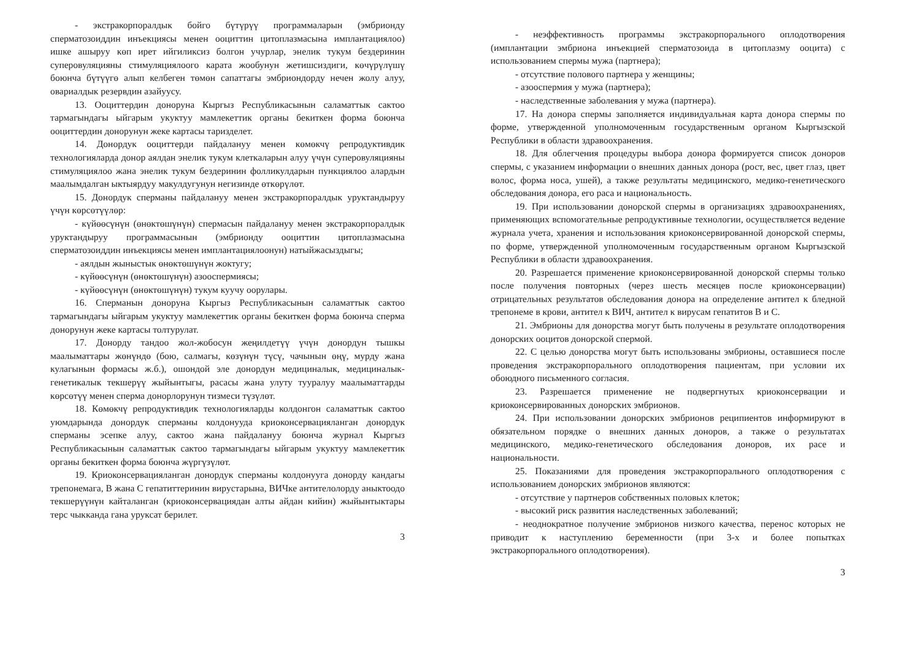- экстракорпоралдык бойго бүтүрүү программаларын (эмбрионду сперматозоиддин инъекциясы менен ооциттин цитоплазмасына имплантациялоо) ишке ашыруу көп ирет ийгиликсиз болгон учурлар, энелик тукум бездеринин суперовуляцияны стимуляциялоого карата жообунун жетишсиздиги, көчүрүлүшү боюнча бүтүүгө алып келбеген төмөн сапаттагы эмбриондорду нечен жолу алуу, овариалдык резервдин азайуусу.
13. Ооциттердин донoруна Кыргыз Республикасынын саламаттык сактоо тармагындагы ыйгарым укуктуу мамлекеттик органы бекиткен форма боюнча ооциттердин донорунун жеке картасы тариздeлет.
14. Донордук ооциттерди пайдалануу менен көмөкчү репродуктивдик технологияларда донор аялдан энелик тукум клеткаларын алуу үчүн суперовуляцияны стимуляциялоо жана энелик тукум бездеринин фолликулдарын пункциялоо алардын маалымдалган ыктыярдуу макулдугунун негизинде өткөрүлөт.
15. Донордук сперманы пайдалануу менен экстракорпоралдык уруктандыруу үчүн көрсөтүүлөр:
- күйөөсүнүн (өнөктөшүнүн) спермасын пайдалануу менен экстракорпоралдык уруктандыруу программасынын (эмбрионду ооциттин цитоплазмасына сперматозоиддин инъекциясы менен имплантациялоонун) натыйжасыздыгы;
- аялдын жыныстык өнөктөшүнүн жоктугу;
- күйөөсүнүн (өнөктөшүнүн) азооспермиясы;
- күйөөсүнүн (өнөктөшүнүн) тукум куучу оорулары.
16. Сперманын донoруна Кыргыз Республикасынын саламаттык сактоо тармагындагы ыйгарым укуктуу мамлекеттик органы бекиткен форма боюнча сперма донорунун жеке картасы толтурулат.
17. Донорду тандоо жол-жобосун жеңилдетүү үчүн донордун тышкы маалыматтары жөнүндө (бою, салмагы, көзүнүн түсү, чачынын өңү, мурду жана кулагынын формасы ж.б.), ошондой эле донордун медициналык, медициналык-генетикалык текшерүү жыйынтыгы, расасы жана улуту тууралуу маалыматтарды көрсөтүү менен сперма донорлорунун тизмеси түзүлөт.
18. Көмөкчү репродуктивдик технологияларды колдонгон саламаттык сактоо уюмдарында донордук сперманы колдонууда криоконсервацияланган донордук сперманы эсепке алуу, сактоо жана пайдалануу боюнча журнал Кыргыз Республикасынын саламаттык сактоо тармагындагы ыйгарым укуктуу мамлекеттик органы бекиткен форма боюнча жүргүзүлөт.
19. Криоконсервацияланган донордук сперманы колдонууга донорду кандагы трепонемага, В жана С гепатиттеринин вирустарына, ВИЧке антителолорду аныктоодо текшерүүнүн кайталанган (криоконсервациядан алты айдан кийин) жыйынтыктары терс чыкканда гана уруксат берилет.
3
- неэффективность программы экстракорпорального оплодотворения (имплантации эмбриона инъекцией сперматозоида в цитоплазму ооцита) с использованием спермы мужа (партнера);
- отсутствие полового партнера у женщины;
- азооспермия у мужа (партнера);
- наследственные заболевания у мужа (партнера).
17. На донора спермы заполняется индивидуальная карта донора спермы по форме, утвержденной уполномоченным государственным органом Кыргызской Республики в области здравоохранения.
18. Для облегчения процедуры выбора донора формируется список доноров спермы, с указанием информации о внешних данных донора (рост, вес, цвет глаз, цвет волос, форма носа, ушей), а также результаты медицинского, медико-генетического обследования донора, его раса и национальность.
19. При использовании донорской спермы в организациях здравоохранениях, применяющих вспомогательные репродуктивные технологии, осуществляется ведение журнала учета, хранения и использования криоконсервированной донорской спермы, по форме, утвержденной уполномоченным государственным органом Кыргызской Республики в области здравоохранения.
20. Разрешается применение криоконсервированной донорской спермы только после получения повторных (через шесть месяцев после криоконсервации) отрицательных результатов обследования донора на определение антител к бледной трепонеме в крови, антител к ВИЧ, антител к вирусам гепатитов В и С.
21. Эмбрионы для донорства могут быть получены в результате оплодотворения донорских ооцитов донорской спермой.
22. С целью донорства могут быть использованы эмбрионы, оставшиеся после проведения экстракорпорального оплодотворения пациентам, при условии их обоюдного письменного согласия.
23. Разрешается применение не подвергнутых криоконсервации и криоконсервированных донорских эмбрионов.
24. При использовании донорских эмбрионов реципиентов информируют в обязательном порядке о внешних данных доноров, а также о результатах медицинского, медико-генетического обследования доноров, их расе и национальности.
25. Показаниями для проведения экстракорпорального оплодотворения с использованием донорских эмбрионов являются:
- отсутствие у партнеров собственных половых клеток;
- высокий риск развития наследственных заболеваний;
- неоднократное получение эмбрионов низкого качества, перенос которых не приводит к наступлению беременности (при 3-х и более попытках экстракорпорального оплодотворения).
3